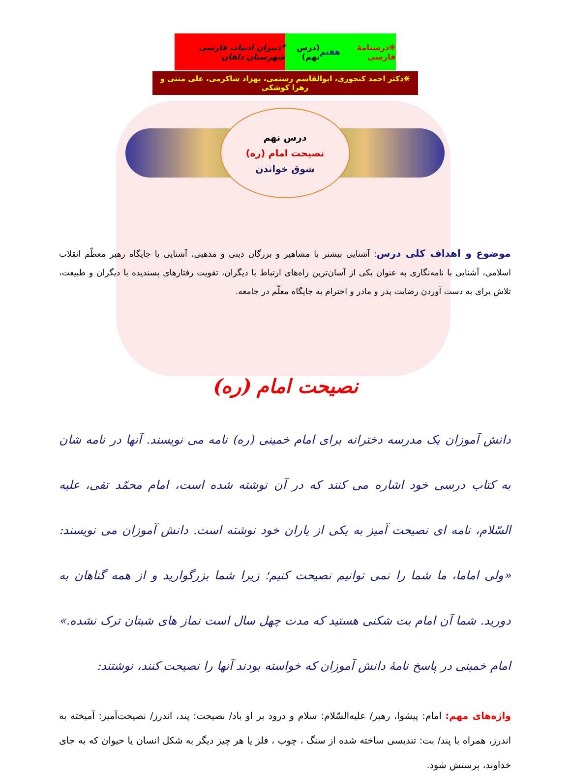❋درسنامهٔ فارسی هفتم (درس نهم) *دبیران ادبیات فارسی شهرستان دلفان
❋دکتر احمد کنجوری، ابوالقاسم رستمی، بهزاد شاکرمی، علی منتی و زهرا کوشکی
درس نهم
نصیحت امام (ره)
شوق خواندن
موضوع و اهداف کلی درس: آشنایی بیشتر با مشاهیر و بزرگان دینی و مذهبی، آشنایی با جایگاه رهبر معظّم انقلاب اسلامی، آشنایی با نامه‌نگاری به عنوان یکی از آسان‌ترین راه‌های ارتباط با دیگران، تقویت رفتارهای پسندیده با دیگران و طبیعت، تلاش برای به دست آوردن رضایت پدر و مادر و احترام به جایگاه معلّم در جامعه.
نصیحت امام (ره)
دانش آموزان یک مدرسه دخترانه برای امام خمینی (ره) نامه می نویسند. آنها در نامه شان به کتاب درسی خود اشاره می کنند که در آن نوشته شده است، امام محمّد تقی، علیه السّلام، نامه ای نصیحت آمیز به یکی از یاران خود نوشته است. دانش آموزان می نویسند: «ولی اماما، ما شما را نمی توانیم نصیحت کنیم؛ زیرا شما بزرگوارید و از همه گناهان به دورید. شما آن امام بت شکنی هستید که مدت چهل سال است نماز های شبتان ترک نشده.» امام خمینی در پاسخ نامهٔ دانش آموزان که خواسته بودند آنها را نصیحت کنند، نوشتند:
واژه‌های مهم: امام: پیشوا، رهبر/ علیه‌السّلام: سلام و درود بر او باد/ نصیحت: پند، اندرز/ نصیحت‌آمیز: آمیخته به اندرز، همراه با پند/ بت: تندیسی ساخته شده از سنگ ، چوب ، فلز یا هر چیز دیگر به شکل انسان یا حیوان که به جای خداوند، پرستش شود.